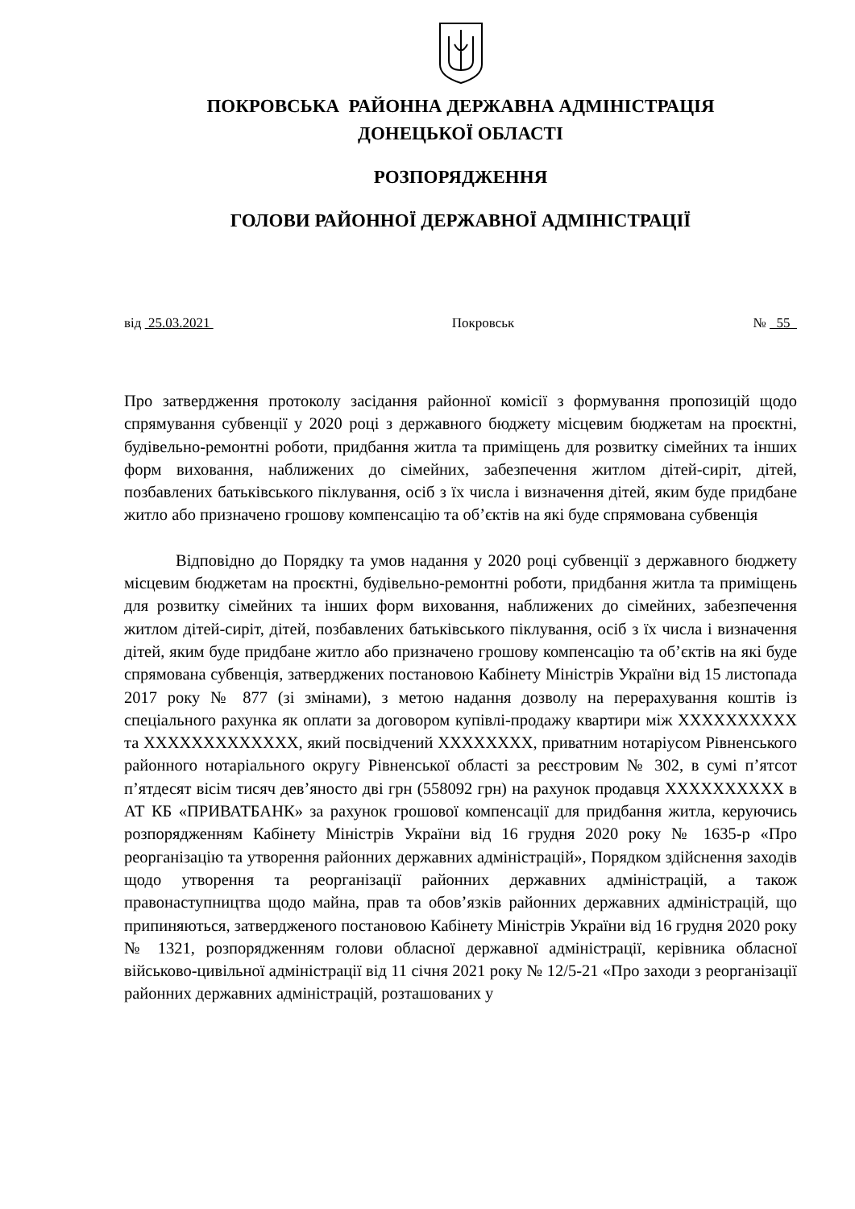ПОКРОВСЬКА РАЙОННА ДЕРЖАВНА АДМІНІСТРАЦІЯ
ДОНЕЦЬКОЇ ОБЛАСТІ
РОЗПОРЯДЖЕННЯ
ГОЛОВИ РАЙОННОЇ ДЕРЖАВНОЇ АДМІНІСТРАЦІЇ
від 25.03.2021 Покровськ № 55
Про затвердження протоколу засідання районної комісії з формування пропозицій щодо спрямування субвенції у 2020 році з державного бюджету місцевим бюджетам на проєктні, будівельно-ремонтні роботи, придбання житла та приміщень для розвитку сімейних та інших форм виховання, наближених до сімейних, забезпечення житлом дітей-сиріт, дітей, позбавлених батьківського піклування, осіб з їх числа і визначення дітей, яким буде придбане житло або призначено грошову компенсацію та об’єктів на які буде спрямована субвенція
Відповідно до Порядку та умов надання у 2020 році субвенції з державного бюджету місцевим бюджетам на проєктні, будівельно-ремонтні роботи, придбання житла та приміщень для розвитку сімейних та інших форм виховання, наближених до сімейних, забезпечення житлом дітей-сиріт, дітей, позбавлених батьківського піклування, осіб з їх числа і визначення дітей, яким буде придбане житло або призначено грошову компенсацію та об’єктів на які буде спрямована субвенція, затверджених постановою Кабінету Міністрів України від 15 листопада 2017 року № 877 (зі змінами), з метою надання дозволу на перерахування коштів із спеціального рахунка як оплати за договором купівлі-продажу квартири між XXXXXXXXXX та XXXXXXXXXXXXX, який посвідчений XXXXXXXX, приватним нотаріусом Рівненського районного нотаріального округу Рівненської області за реєстровим № 302, в сумі п’ятсот п’ятдесят вісім тисяч дев’яносто дві грн (558092 грн) на рахунок продавця XXXXXXXXXX в АТ КБ «ПРИВАТБАНК» за рахунок грошової компенсації для придбання житла, керуючись розпорядженням Кабінету Міністрів України від 16 грудня 2020 року № 1635-р «Про реорганізацію та утворення районних державних адміністрацій», Порядком здійснення заходів щодо утворення та реорганізації районних державних адміністрацій, а також правонаступництва щодо майна, прав та обов’язків районних державних адміністрацій, що припиняються, затвердженого постановою Кабінету Міністрів України від 16 грудня 2020 року № 1321, розпорядженням голови обласної державної адміністрації, керівника обласної військово-цивільної адміністрації від 11 січня 2021 року № 12/5-21 «Про заходи з реорганізації районних державних адміністрацій, розташованих у